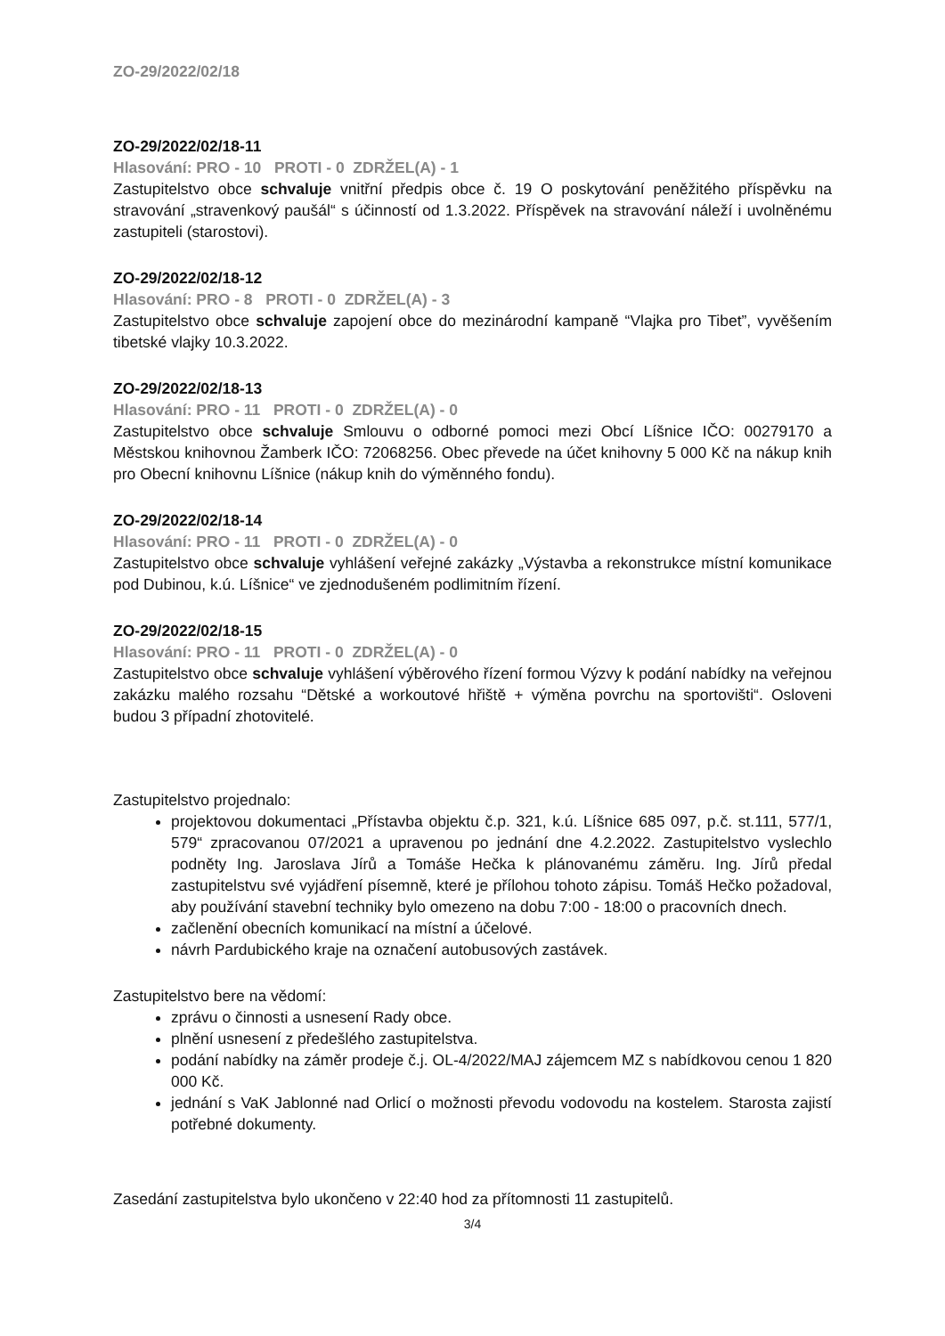ZO-29/2022/02/18
ZO-29/2022/02/18-11
Hlasování: PRO - 10 PROTI - 0 ZDRŽEL(A) - 1
Zastupitelstvo obce schvaluje vnitřní předpis obce č. 19 O poskytování peněžitého příspěvku na stravování „stravenkový paušál“ s účinností od 1.3.2022. Příspěvek na stravování náleží i uvolněnému zastupiteli (starostovi).
ZO-29/2022/02/18-12
Hlasování: PRO - 8 PROTI - 0 ZDRŽEL(A) - 3
Zastupitelstvo obce schvaluje zapojení obce do mezinárodní kampaně “Vlajka pro Tibet”, vyvěšením tibetské vlajky 10.3.2022.
ZO-29/2022/02/18-13
Hlasování: PRO - 11 PROTI - 0 ZDRŽEL(A) - 0
Zastupitelstvo obce schvaluje Smlouvu o odborné pomoci mezi Obcí Líšnice IČO: 00279170 a Městskou knihovnou Žamberk IČO: 72068256. Obec převede na účet knihovny 5 000 Kč na nákup knih pro Obecní knihovnu Líšnice (nákup knih do výměnného fondu).
ZO-29/2022/02/18-14
Hlasování: PRO - 11 PROTI - 0 ZDRŽEL(A) - 0
Zastupitelstvo obce schvaluje vyhlášení veřejné zakázky „Výstavba a rekonstrukce místní komunikace pod Dubinou, k.ú. Líšnice“ ve zjednodušeném podlimitním řízení.
ZO-29/2022/02/18-15
Hlasování: PRO - 11 PROTI - 0 ZDRŽEL(A) - 0
Zastupitelstvo obce schvaluje vyhlášení výběrového řízení formou Výzvy k podání nabídky na veřejnou zakázku malého rozsahu “Dětské a workoutové hřiště + výměna povrchu na sportovišti“. Osloveni budou 3 případní zhotovitelé.
Zastupitelstvo projednalo:
projektovou dokumentaci „Přístavba objektu č.p. 321, k.ú. Líšnice 685 097, p.č. st.111, 577/1, 579“ zpracovanou 07/2021 a upravenou po jednání dne 4.2.2022. Zastupitelstvo vyslechlo podněty Ing. Jaroslava Jírů a Tomáše Hečka k plánovanému záměru. Ing. Jírů předal zastupitelstvu své vyjádření písemně, které je přílohou tohoto zápisu. Tomáš Hečko požadoval, aby používání stavební techniky bylo omezeno na dobu 7:00 - 18:00 o pracovních dnech.
začlenění obecních komunikací na místní a účelové.
návrh Pardubického kraje na označení autobusových zastávek.
Zastupitelstvo bere na vědomí:
zprávu o činnosti a usnesení Rady obce.
plnění usnesení z předešlého zastupitelstva.
podání nabídky na záměr prodeje č.j. OL-4/2022/MAJ zájemcem MZ s nabídkovou cenou 1 820 000 Kč.
jednání s VaK Jablonné nad Orlicí o možnosti převodu vodovodu na kostelem. Starosta zajistí potřebné dokumenty.
Zasedání zastupitelstva bylo ukončeno v 22:40 hod za přítomnosti 11 zastupitelů.
3/4